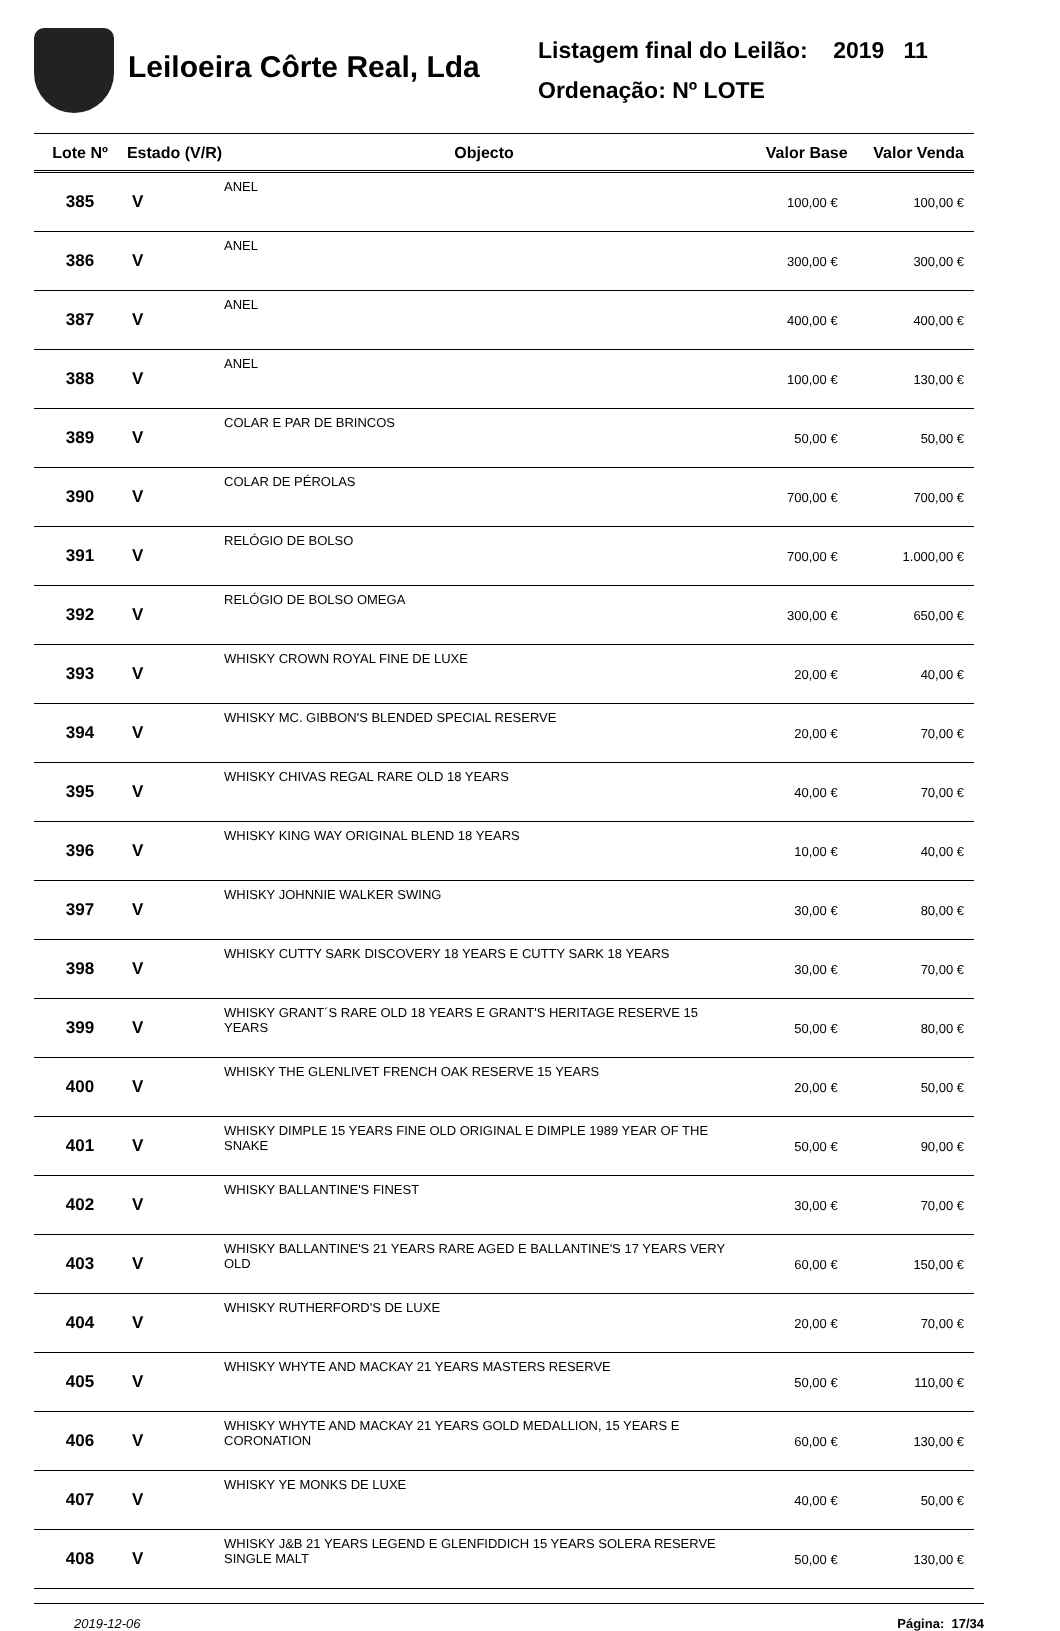Leiloeira Côrte Real, Lda
Listagem final do Leilão: 2019 11
Ordenação: Nº LOTE
| Lote Nº | Estado (V/R) | Objecto | Valor Base | Valor Venda |
| --- | --- | --- | --- | --- |
| 385 | V | ANEL | 100,00 € | 100,00 € |
| 386 | V | ANEL | 300,00 € | 300,00 € |
| 387 | V | ANEL | 400,00 € | 400,00 € |
| 388 | V | ANEL | 100,00 € | 130,00 € |
| 389 | V | COLAR E PAR DE BRINCOS | 50,00 € | 50,00 € |
| 390 | V | COLAR DE PÉROLAS | 700,00 € | 700,00 € |
| 391 | V | RELÓGIO DE BOLSO | 700,00 € | 1.000,00 € |
| 392 | V | RELÓGIO DE BOLSO OMEGA | 300,00 € | 650,00 € |
| 393 | V | WHISKY CROWN ROYAL FINE DE LUXE | 20,00 € | 40,00 € |
| 394 | V | WHISKY MC. GIBBON'S BLENDED SPECIAL RESERVE | 20,00 € | 70,00 € |
| 395 | V | WHISKY CHIVAS REGAL RARE OLD 18 YEARS | 40,00 € | 70,00 € |
| 396 | V | WHISKY KING WAY ORIGINAL BLEND 18 YEARS | 10,00 € | 40,00 € |
| 397 | V | WHISKY JOHNNIE WALKER SWING | 30,00 € | 80,00 € |
| 398 | V | WHISKY CUTTY SARK DISCOVERY 18 YEARS E CUTTY SARK 18 YEARS | 30,00 € | 70,00 € |
| 399 | V | WHISKY GRANT´S RARE OLD 18 YEARS E GRANT'S HERITAGE RESERVE 15 YEARS | 50,00 € | 80,00 € |
| 400 | V | WHISKY THE GLENLIVET FRENCH OAK RESERVE 15 YEARS | 20,00 € | 50,00 € |
| 401 | V | WHISKY DIMPLE 15 YEARS FINE OLD ORIGINAL E DIMPLE 1989 YEAR OF THE SNAKE | 50,00 € | 90,00 € |
| 402 | V | WHISKY BALLANTINE'S FINEST | 30,00 € | 70,00 € |
| 403 | V | WHISKY BALLANTINE'S 21 YEARS RARE AGED E BALLANTINE'S 17 YEARS VERY OLD | 60,00 € | 150,00 € |
| 404 | V | WHISKY RUTHERFORD'S DE LUXE | 20,00 € | 70,00 € |
| 405 | V | WHISKY WHYTE AND MACKAY 21 YEARS MASTERS RESERVE | 50,00 € | 110,00 € |
| 406 | V | WHISKY WHYTE AND MACKAY 21 YEARS GOLD MEDALLION, 15 YEARS E CORONATION | 60,00 € | 130,00 € |
| 407 | V | WHISKY YE MONKS DE LUXE | 40,00 € | 50,00 € |
| 408 | V | WHISKY J&B 21 YEARS LEGEND E GLENFIDDICH 15 YEARS SOLERA RESERVE SINGLE MALT | 50,00 € | 130,00 € |
2019-12-06 Página: 17/34